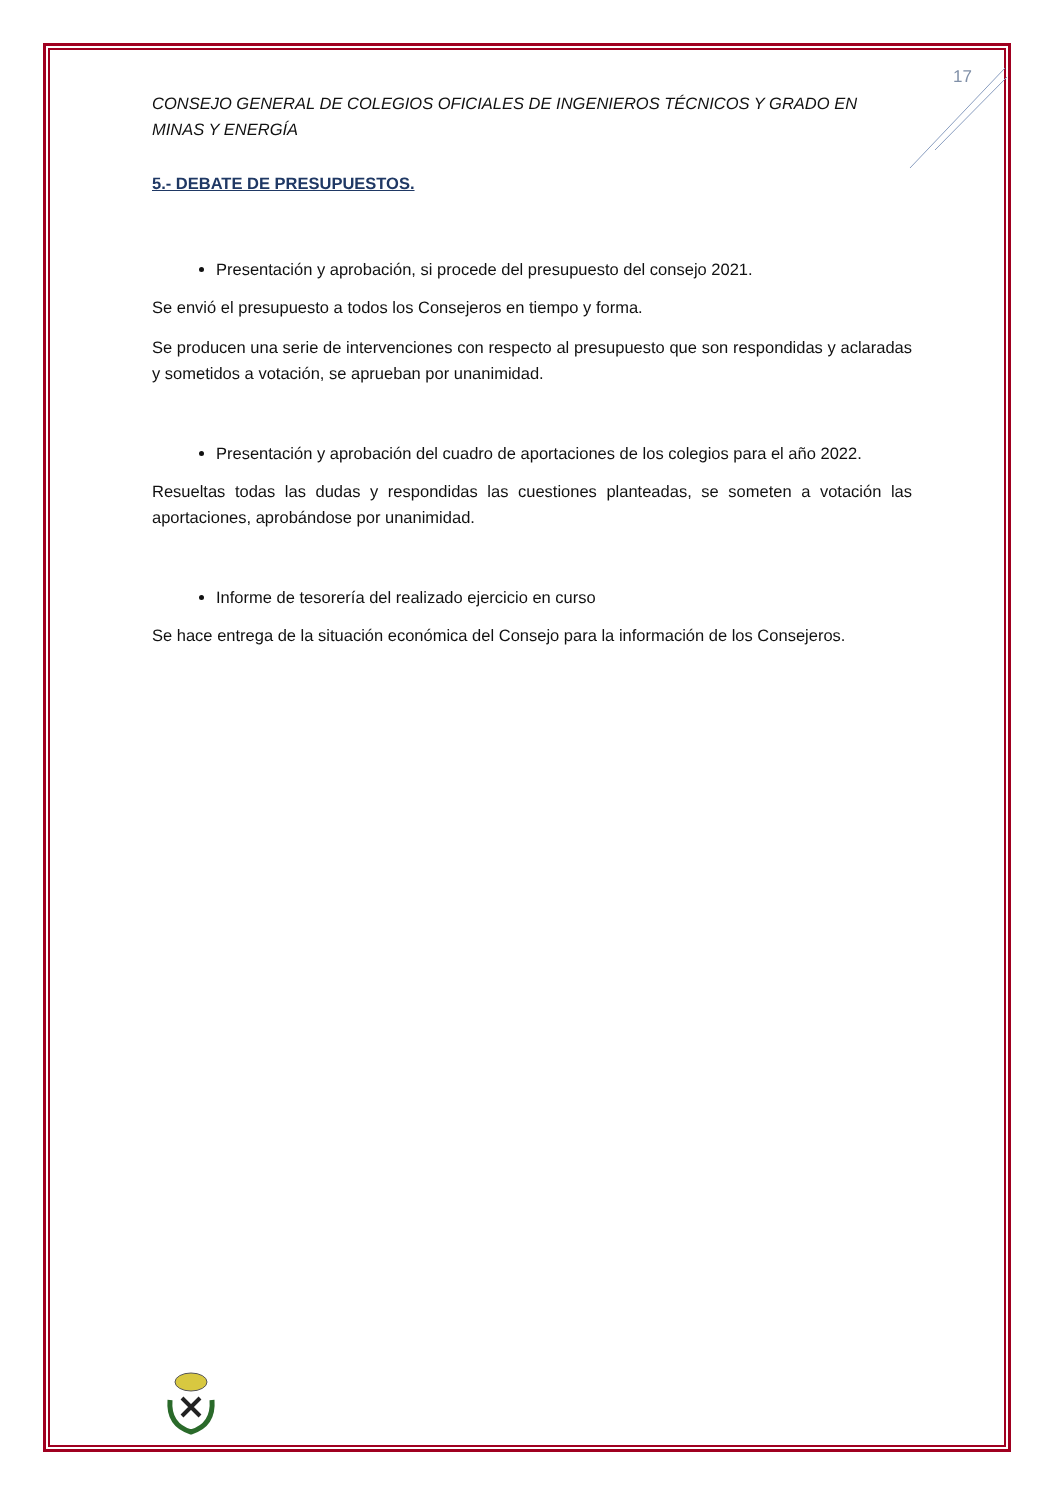17
CONSEJO GENERAL DE COLEGIOS OFICIALES DE INGENIEROS TÉCNICOS Y GRADO EN MINAS Y ENERGÍA
5.- DEBATE DE PRESUPUESTOS.
Presentación y aprobación, si procede del presupuesto del consejo 2021.
Se envió el presupuesto a todos los Consejeros en tiempo y forma.
Se producen una serie de intervenciones con respecto al presupuesto que son respondidas y aclaradas y sometidos a votación, se aprueban por unanimidad.
Presentación y aprobación del cuadro de aportaciones de los colegios para el año 2022.
Resueltas todas las dudas y respondidas las cuestiones planteadas, se someten a votación las aportaciones, aprobándose por unanimidad.
Informe de tesorería del realizado ejercicio en curso
Se hace entrega de la situación económica del Consejo para la información de los Consejeros.